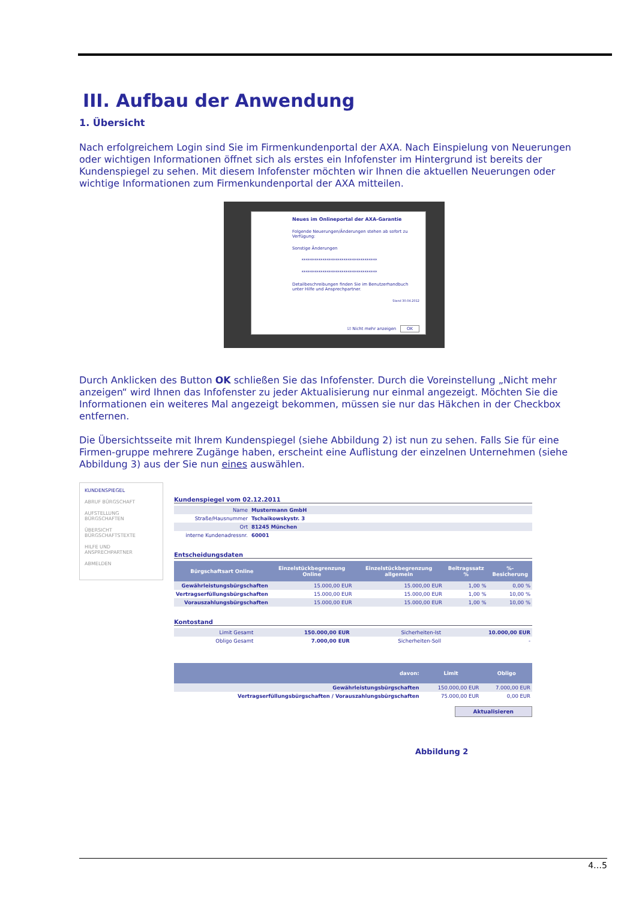III. Aufbau der Anwendung
1. Übersicht
Nach erfolgreichem Login sind Sie im Firmenkundenportal der AXA. Nach Einspielung von Neuerungen oder wichtigen Informationen öffnet sich als erstes ein Infofenster im Hintergrund ist bereits der Kundenspiegel zu sehen. Mit diesem Infofenster möchten wir Ihnen die aktuellen Neuerungen oder wichtige Informationen zum Firmenkundenportal der AXA mitteilen.
Neues im Onlineportal der AXA-Garantie
Folgende Neuerungen/Änderungen stehen ab sofort zu Verfügung:
Sonstige Änderungen
************************************
************************************
Detailbeschreibungen finden Sie im Benutzerhandbuch unter Hilfe und Ansprechpartner.
Stand 30.04.2012
☑ Nicht mehr anzeigen OK
Durch Anklicken des Button OK schließen Sie das Infofenster. Durch die Voreinstellung „Nicht mehr anzeigen“ wird Ihnen das Infofenster zu jeder Aktualisierung nur einmal angezeigt. Möchten Sie die Informationen ein weiteres Mal angezeigt bekommen, müssen sie nur das Häkchen in der Checkbox entfernen.
Die Übersichtsseite mit Ihrem Kundenspiegel (siehe Abbildung 2) ist nun zu sehen. Falls Sie für eine Firmen-gruppe mehrere Zugänge haben, erscheint eine Auflistung der einzelnen Unternehmen (siehe Abbildung 3) aus der Sie nun eines auswählen.
KUNDENSPIEGEL
ABRUF BÜRGSCHAFT
AUFSTELLUNG BÜRGSCHAFTEN
ÜBERSICHT BÜRGSCHAFTSTEXTE
HILFE UND ANSPRECHPARTNER
ABMELDEN
Kundenspiegel vom 02.12.2011
| Name | Mustermann GmbH |
| Straße/Hausnummer | Tschaikowskystr. 3 |
| Ort | 81245 München |
| interne Kundenadressnr. | 60001 |
Entscheidungsdaten
| Bürgschaftsart Online | Einzelstückbegrenzung Online | Einzelstückbegrenzung allgemein | Beitragssatz % | %-Besicherung |
| --- | --- | --- | --- | --- |
| Gewährleistungsbürgschaften | 15.000,00 EUR | 15.000,00 EUR | 1,00 % | 0,00 % |
| Vertragserfüllungsbürgschaften | 15.000,00 EUR | 15.000,00 EUR | 1,00 % | 10,00 % |
| Vorauszahlungsbürgschaften | 15.000,00 EUR | 15.000,00 EUR | 1,00 % | 10,00 % |
Kontostand
| Limit Gesamt | 150.000,00 EUR | Sicherheiten-Ist | 10.000,00 EUR |
| Obligo Gesamt | 7.000,00 EUR | Sicherheiten-Soll | - |
| davon: | Limit | Obligo |
| --- | --- | --- |
| Gewährleistungsbürgschaften | 150.000,00 EUR | 7.000,00 EUR |
| Vertragserfüllungsbürgschaften / Vorauszahlungsbürgschaften | 75.000,00 EUR | 0,00 EUR |
Aktualisieren
Abbildung 2
4…5